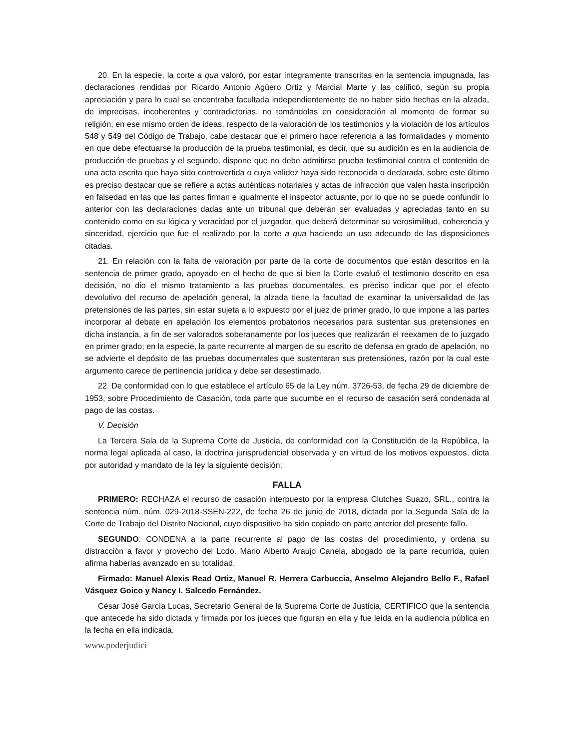20. En la especie, la corte a qua valoró, por estar íntegramente transcritas en la sentencia impugnada, las declaraciones rendidas por Ricardo Antonio Agüero Ortiz y Marcial Marte y las calificó, según su propia apreciación y para lo cual se encontraba facultada independientemente de no haber sido hechas en la alzada, de imprecisas, incoherentes y contradictorias, no tomándolas en consideración al momento de formar su religión; en ese mismo orden de ideas, respecto de la valoración de los testimonios y la violación de los artículos 548 y 549 del Código de Trabajo, cabe destacar que el primero hace referencia a las formalidades y momento en que debe efectuarse la producción de la prueba testimonial, es decir, que su audición es en la audiencia de producción de pruebas y el segundo, dispone que no debe admitirse prueba testimonial contra el contenido de una acta escrita que haya sido controvertida o cuya validez haya sido reconocida o declarada, sobre este último es preciso destacar que se refiere a actas auténticas notariales y actas de infracción que valen hasta inscripción en falsedad en las que las partes firman e igualmente el inspector actuante, por lo que no se puede confundir lo anterior con las declaraciones dadas ante un tribunal que deberán ser evaluadas y apreciadas tanto en su contenido como en su lógica y veracidad por el juzgador, que deberá determinar su verosimilitud, coherencia y sinceridad, ejercicio que fue el realizado por la corte a qua haciendo un uso adecuado de las disposiciones citadas.
21. En relación con la falta de valoración por parte de la corte de documentos que están descritos en la sentencia de primer grado, apoyado en el hecho de que si bien la Corte evaluó el testimonio descrito en esa decisión, no dio el mismo tratamiento a las pruebas documentales, es preciso indicar que por el efecto devolutivo del recurso de apelación general, la alzada tiene la facultad de examinar la universalidad de las pretensiones de las partes, sin estar sujeta a lo expuesto por el juez de primer grado, lo que impone a las partes incorporar al debate en apelación los elementos probatorios necesarios para sustentar sus pretensiones en dicha instancia, a fin de ser valorados soberanamente por los jueces que realizarán el reexamen de lo juzgado en primer grado; en la especie, la parte recurrente al margen de su escrito de defensa en grado de apelación, no se advierte el depósito de las pruebas documentales que sustentaran sus pretensiones, razón por la cual este argumento carece de pertinencia jurídica y debe ser desestimado.
22. De conformidad con lo que establece el artículo 65 de la Ley núm. 3726-53, de fecha 29 de diciembre de 1953, sobre Procedimiento de Casación, toda parte que sucumbe en el recurso de casación será condenada al pago de las costas.
V. Decisión
La Tercera Sala de la Suprema Corte de Justicia, de conformidad con la Constitución de la República, la norma legal aplicada al caso, la doctrina jurisprudencial observada y en virtud de los motivos expuestos, dicta por autoridad y mandato de la ley la siguiente decisión:
FALLA
PRIMERO: RECHAZA el recurso de casación interpuesto por la empresa Clutches Suazo, SRL., contra la sentencia núm. núm. 029-2018-SSEN-222, de fecha 26 de junio de 2018, dictada por la Segunda Sala de la Corte de Trabajo del Distrito Nacional, cuyo dispositivo ha sido copiado en parte anterior del presente fallo.
SEGUNDO: CONDENA a la parte recurrente al pago de las costas del procedimiento, y ordena su distracción a favor y provecho del Lcdo. Mario Alberto Araujo Canela, abogado de la parte recurrida, quien afirma haberlas avanzado en su totalidad.
Firmado: Manuel Alexis Read Ortiz, Manuel R. Herrera Carbuccia, Anselmo Alejandro Bello F., Rafael Vásquez Goico y Nancy I. Salcedo Fernández.
César José García Lucas, Secretario General de la Suprema Corte de Justicia, CERTIFICO que la sentencia que antecede ha sido dictada y firmada por los jueces que figuran en ella y fue leída en la audiencia pública en la fecha en ella indicada.
www.poderjudici